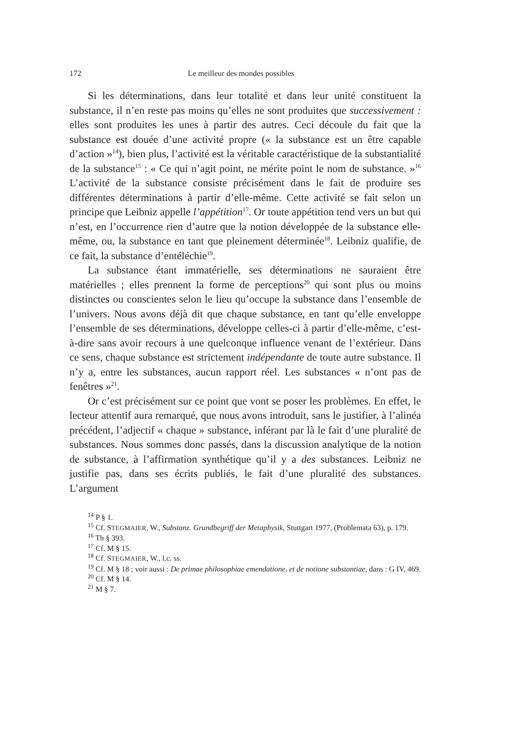172 Le meilleur des mondes possibles
Si les déterminations, dans leur totalité et dans leur unité constituent la substance, il n’en reste pas moins qu’elles ne sont produites que successivement : elles sont produites les unes à partir des autres. Ceci découle du fait que la substance est douée d’une activité propre (« la substance est un être capable d’action »<sup>14</sup>), bien plus, l’activité est la véritable caractéristique de la substantialité de la substance<sup>15</sup> : « Ce qui n’agit point, ne mérite point le nom de substance. »<sup>16</sup> L’activité de la substance consiste précisément dans le fait de produire ses différentes déterminations à partir d’elle-même. Cette activité se fait selon un principe que Leibniz appelle l’appétition<sup>17</sup>. Or toute appétition tend vers un but qui n’est, en l’occurrence rien d’autre que la notion développée de la substance elle-même, ou, la substance en tant que pleinement déterminée<sup>18</sup>. Leibniz qualifie, de ce fait, la substance d’entéléchie<sup>19</sup>.
La substance étant immatérielle, ses déterminations ne sauraient être matérielles ; elles prennent la forme de perceptions<sup>20</sup> qui sont plus ou moins distinctes ou conscientes selon le lieu qu’occupe la substance dans l’ensemble de l’univers. Nous avons déjà dit que chaque substance, en tant qu’elle enveloppe l’ensemble de ses déterminations, développe celles-ci à partir d’elle-même, c’est-à-dire sans avoir recours à une quelconque influence venant de l’extérieur. Dans ce sens, chaque substance est strictement indépendante de toute autre substance. Il n’y a, entre les substances, aucun rapport réel. Les substances « n’ont pas de fenêtres »<sup>21</sup>.
Or c’est précisément sur ce point que vont se poser les problèmes. En effet, le lecteur attentif aura remarqué, que nous avons introduit, sans le justifier, à l’alinéa précédent, l’adjectif « chaque » substance, inférant par là le fait d’une pluralité de substances. Nous sommes donc passés, dans la discussion analytique de la notion de substance, à l’affirmation synthétique qu’il y a des substances. Leibniz ne justifie pas, dans ses écrits publiés, le fait d’une pluralité des substances. L’argument
<sup>14</sup> P § 1.
<sup>15</sup> Cf. STEGMAIER, W., Substanz. Grundbegriff der Metaphysik, Stuttgart 1977, (Problemata 63), p. 179.
<sup>16</sup> Th § 393.
<sup>17</sup> Cf. M § 15.
<sup>18</sup> Cf. STEGMAIER, W., l.c. ss.
<sup>19</sup> Cf. M § 18 ; voir aussi : De primae philosophiae emendatione, et de notione substantiae, dans : G IV, 469.
<sup>20</sup> Cf. M § 14.
<sup>21</sup> M § 7.